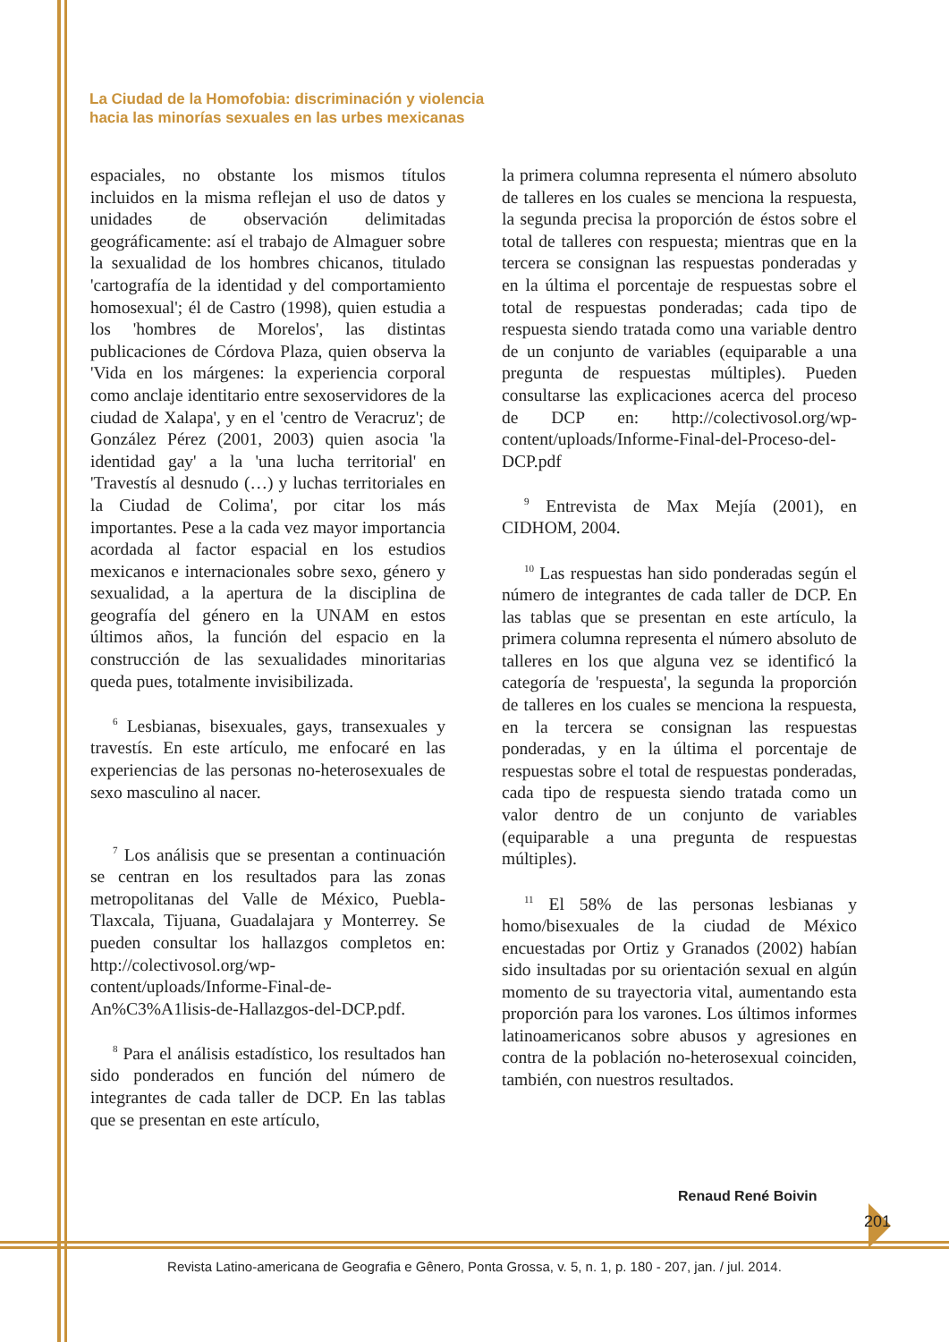La Ciudad de la Homofobia: discriminación y violencia
hacia las minorías sexuales en las urbes mexicanas
espaciales, no obstante los mismos títulos incluidos en la misma reflejan el uso de datos y unidades de observación delimitadas geográficamente: así el trabajo de Almaguer sobre la sexualidad de los hombres chicanos, titulado 'cartografía de la identidad y del comportamiento homosexual'; él de Castro (1998), quien estudia a los 'hombres de Morelos', las distintas publicaciones de Córdova Plaza, quien observa la 'Vida en los márgenes: la experiencia corporal como anclaje identitario entre sexoservidores de la ciudad de Xalapa', y en el 'centro de Veracruz'; de González Pérez (2001, 2003) quien asocia 'la identidad gay' a la 'una lucha territorial' en 'Travestís al desnudo (…) y luchas territoriales en la Ciudad de Colima', por citar los más importantes. Pese a la cada vez mayor importancia acordada al factor espacial en los estudios mexicanos e internacionales sobre sexo, género y sexualidad, a la apertura de la disciplina de geografía del género en la UNAM en estos últimos años, la función del espacio en la construcción de las sexualidades minoritarias queda pues, totalmente invisibilizada.
<sup>6</sup> Lesbianas, bisexuales, gays, transexuales y travestís. En este artículo, me enfocaré en las experiencias de las personas no-heterosexuales de sexo masculino al nacer.
<sup>7</sup> Los análisis que se presentan a continuación se centran en los resultados para las zonas metropolitanas del Valle de México, Puebla-Tlaxcala, Tijuana, Guadalajara y Monterrey. Se pueden consultar los hallazgos completos en: http://colectivosol.org/wp-content/uploads/Informe-Final-de-An%C3%A1lisis-de-Hallazgos-del-DCP.pdf.
<sup>8</sup> Para el análisis estadístico, los resultados han sido ponderados en función del número de integrantes de cada taller de DCP. En las tablas que se presentan en este artículo,
la primera columna representa el número absoluto de talleres en los cuales se menciona la respuesta, la segunda precisa la proporción de éstos sobre el total de talleres con respuesta; mientras que en la tercera se consignan las respuestas ponderadas y en la última el porcentaje de respuestas sobre el total de respuestas ponderadas; cada tipo de respuesta siendo tratada como una variable dentro de un conjunto de variables (equiparable a una pregunta de respuestas múltiples). Pueden consultarse las explicaciones acerca del proceso de DCP en: http://colectivosol.org/wp-content/uploads/Informe-Final-del-Proceso-del-DCP.pdf
<sup>9</sup> Entrevista de Max Mejía (2001), en CIDHOM, 2004.
<sup>10</sup> Las respuestas han sido ponderadas según el número de integrantes de cada taller de DCP. En las tablas que se presentan en este artículo, la primera columna representa el número absoluto de talleres en los que alguna vez se identificó la categoría de 'respuesta', la segunda la proporción de talleres en los cuales se menciona la respuesta, en la tercera se consignan las respuestas ponderadas, y en la última el porcentaje de respuestas sobre el total de respuestas ponderadas, cada tipo de respuesta siendo tratada como un valor dentro de un conjunto de variables (equiparable a una pregunta de respuestas múltiples).
<sup>11</sup> El 58% de las personas lesbianas y homo/bisexuales de la ciudad de México encuestadas por Ortiz y Granados (2002) habían sido insultadas por su orientación sexual en algún momento de su trayectoria vital, aumentando esta proporción para los varones. Los últimos informes latinoamericanos sobre abusos y agresiones en contra de la población no-heterosexual coinciden, también, con nuestros resultados.
Renaud René Boivin
201
Revista Latino-americana de Geografia e Gênero, Ponta Grossa, v. 5, n. 1, p. 180 - 207, jan. / jul. 2014.